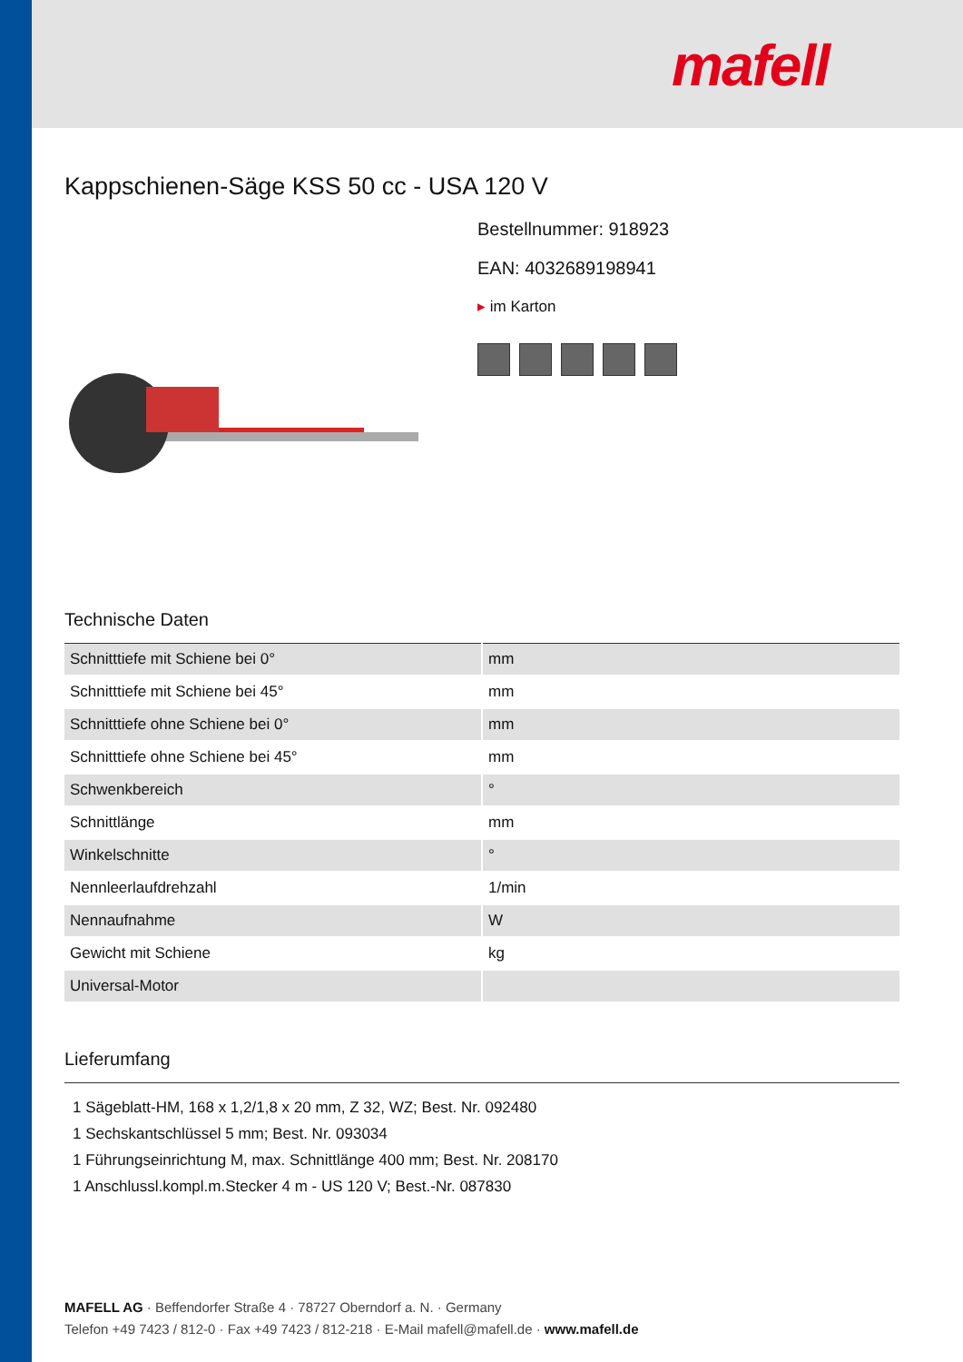mafell
Kappschienen-Säge KSS 50 cc - USA 120 V
Bestellnummer: 918923
EAN: 4032689198941
▸ im Karton
Technische Daten
| Schnitttiefe mit Schiene bei 0° | mm |
| Schnitttiefe mit Schiene bei 45° | mm |
| Schnitttiefe ohne Schiene bei 0° | mm |
| Schnitttiefe ohne Schiene bei 45° | mm |
| Schwenkbereich | ° |
| Schnittlänge | mm |
| Winkelschnitte | ° |
| Nennleerlaufdrehzahl | 1/min |
| Nennaufnahme | W |
| Gewicht mit Schiene | kg |
| Universal-Motor | |
Lieferumfang
1 Sägeblatt-HM, 168 x 1,2/1,8 x 20 mm, Z 32, WZ; Best. Nr. 092480
1 Sechskantschlüssel 5 mm; Best. Nr. 093034
1 Führungseinrichtung M, max. Schnittlänge 400 mm; Best. Nr. 208170
1 Anschlussl.kompl.m.Stecker 4 m - US 120 V; Best.-Nr. 087830
MAFELL AG · Beffendorfer Straße 4 · 78727 Oberndorf a. N. · Germany
Telefon +49 7423 / 812-0 · Fax +49 7423 / 812-218 · E-Mail mafell@mafell.de · www.mafell.de